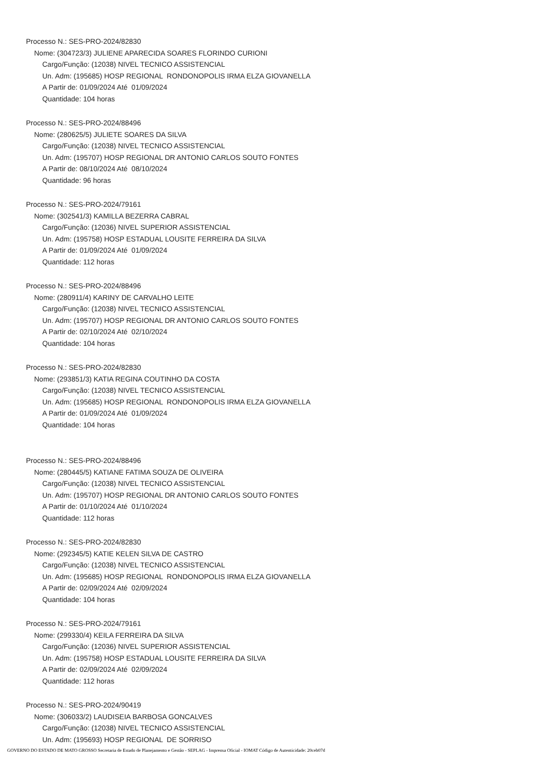Processo N.: SES-PRO-2024/82830
Nome: (304723/3) JULIENE APARECIDA SOARES FLORINDO CURIONI
Cargo/Função: (12038) NIVEL TECNICO ASSISTENCIAL
Un. Adm: (195685) HOSP REGIONAL RONDONOPOLIS IRMA ELZA GIOVANELLA
A Partir de: 01/09/2024 Até 01/09/2024
Quantidade: 104 horas
Processo N.: SES-PRO-2024/88496
Nome: (280625/5) JULIETE SOARES DA SILVA
Cargo/Função: (12038) NIVEL TECNICO ASSISTENCIAL
Un. Adm: (195707) HOSP REGIONAL DR ANTONIO CARLOS SOUTO FONTES
A Partir de: 08/10/2024 Até 08/10/2024
Quantidade: 96 horas
Processo N.: SES-PRO-2024/79161
Nome: (302541/3) KAMILLA BEZERRA CABRAL
Cargo/Função: (12036) NIVEL SUPERIOR ASSISTENCIAL
Un. Adm: (195758) HOSP ESTADUAL LOUSITE FERREIRA DA SILVA
A Partir de: 01/09/2024 Até 01/09/2024
Quantidade: 112 horas
Processo N.: SES-PRO-2024/88496
Nome: (280911/4) KARINY DE CARVALHO LEITE
Cargo/Função: (12038) NIVEL TECNICO ASSISTENCIAL
Un. Adm: (195707) HOSP REGIONAL DR ANTONIO CARLOS SOUTO FONTES
A Partir de: 02/10/2024 Até 02/10/2024
Quantidade: 104 horas
Processo N.: SES-PRO-2024/82830
Nome: (293851/3) KATIA REGINA COUTINHO DA COSTA
Cargo/Função: (12038) NIVEL TECNICO ASSISTENCIAL
Un. Adm: (195685) HOSP REGIONAL RONDONOPOLIS IRMA ELZA GIOVANELLA
A Partir de: 01/09/2024 Até 01/09/2024
Quantidade: 104 horas
Processo N.: SES-PRO-2024/88496
Nome: (280445/5) KATIANE FATIMA SOUZA DE OLIVEIRA
Cargo/Função: (12038) NIVEL TECNICO ASSISTENCIAL
Un. Adm: (195707) HOSP REGIONAL DR ANTONIO CARLOS SOUTO FONTES
A Partir de: 01/10/2024 Até 01/10/2024
Quantidade: 112 horas
Processo N.: SES-PRO-2024/82830
Nome: (292345/5) KATIE KELEN SILVA DE CASTRO
Cargo/Função: (12038) NIVEL TECNICO ASSISTENCIAL
Un. Adm: (195685) HOSP REGIONAL RONDONOPOLIS IRMA ELZA GIOVANELLA
A Partir de: 02/09/2024 Até 02/09/2024
Quantidade: 104 horas
Processo N.: SES-PRO-2024/79161
Nome: (299330/4) KEILA FERREIRA DA SILVA
Cargo/Função: (12036) NIVEL SUPERIOR ASSISTENCIAL
Un. Adm: (195758) HOSP ESTADUAL LOUSITE FERREIRA DA SILVA
A Partir de: 02/09/2024 Até 02/09/2024
Quantidade: 112 horas
Processo N.: SES-PRO-2024/90419
Nome: (306033/2) LAUDISEIA BARBOSA GONCALVES
Cargo/Função: (12038) NIVEL TECNICO ASSISTENCIAL
Un. Adm: (195693) HOSP REGIONAL DE SORRISO
GOVERNO DO ESTADO DE MATO GROSSO Secretaria de Estado de Planejamento e Gestão - SEPLAG - Imprensa Oficial - IOMAT Código de Autenticidade: 20ceb07d